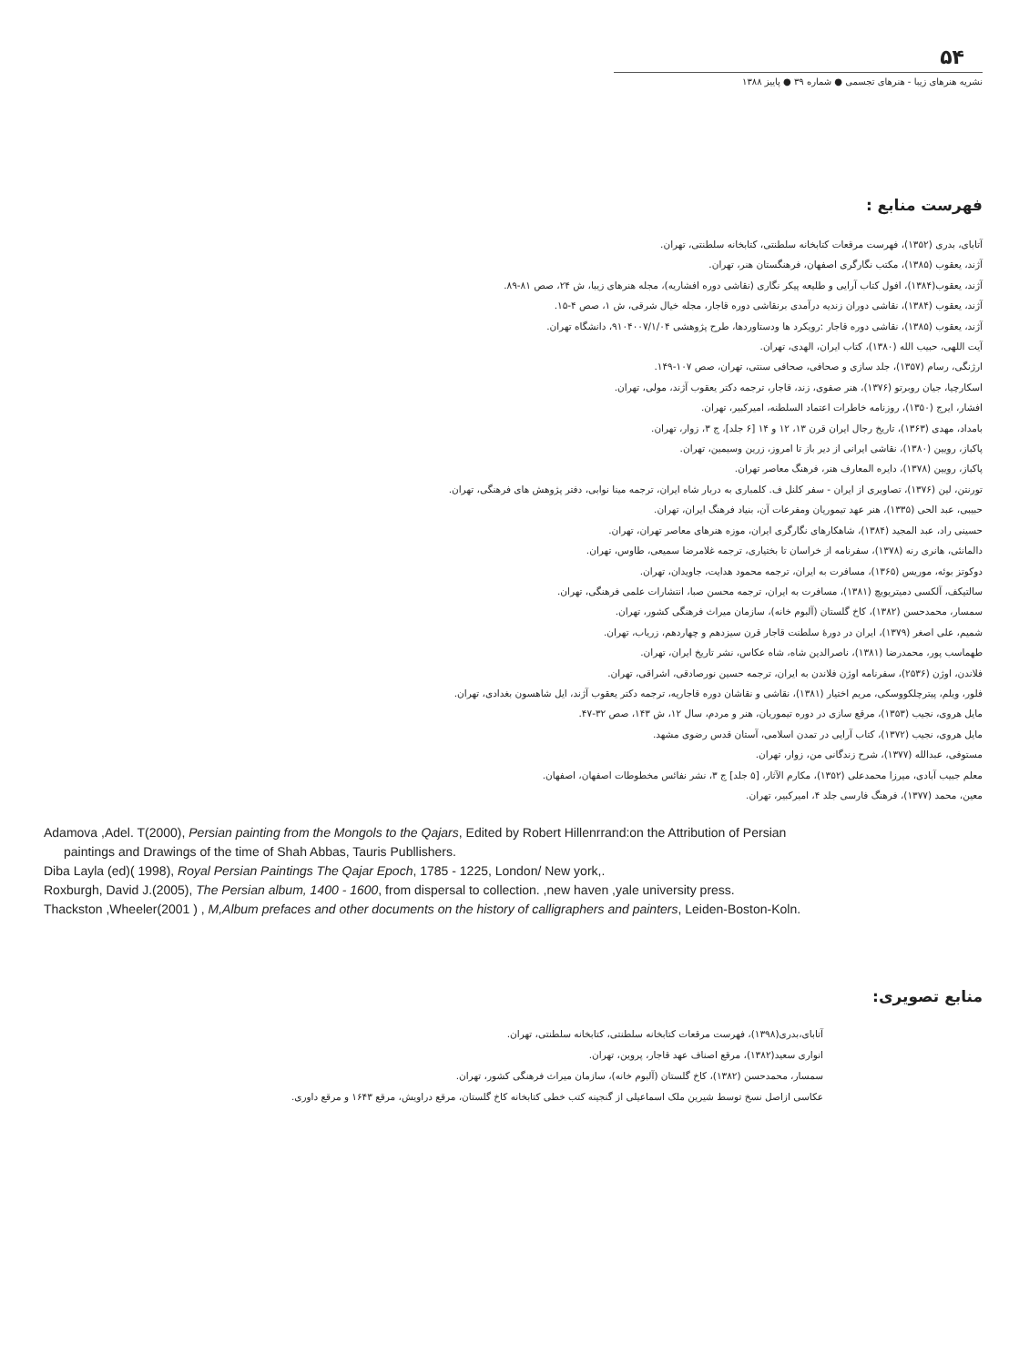۵۴
نشریه هنرهای زیبا - هنرهای تجسمی ● شماره ۳۹ ● پاییز ۱۳۸۸
فهرست منابع :
آتابای، بدری (۱۳۵۲)، فهرست مرقعات کتابخانه سلطنتی، کتابخانه سلطنتی، تهران.
آژند، یعقوب (۱۳۸۵)، مکتب نگارگری اصفهان، فرهنگستان هنر، تهران.
آژند، یعقوب(۱۳۸۴)، افول کتاب آرایی و طلیعه پیکر نگاری (نقاشی دوره افشاریه)، مجله هنرهای زیبا، ش ۲۴، صص ۸۱-۸۹.
آژند، یعقوب (۱۳۸۴)، نقاشی دوران زندیه درآمدی برنقاشی دوره قاجار، مجله خیال شرقی، ش ۱، صص ۴-۱۵.
آژند، یعقوب (۱۳۸۵)، نقاشی دوره قاجار :رویکرد ها ودستاوردها، طرح پژوهشی ۹۱۰۴۰۰۷/۱/۰۴، دانشگاه تهران.
آیت اللهی، حبیب الله (۱۳۸۰)، کتاب ایران، الهدی، تهران.
ارژنگی، رسام (۱۳۵۷)، جلد سازی و صحافی، صحافی سنتی، تهران، صص ۱۰۷-۱۴۹.
اسکارچیا، جیان روبرتو (۱۳۷۶)، هنر صفوی، زند، قاجار، ترجمه دکتر یعقوب آژند، مولی، تهران.
افشار، ایرج (۱۳۵۰)، روزنامه خاطرات اعتماد السلطنه، امیرکبیر، تهران.
بامداد، مهدی (۱۳۶۳)، تاریخ رجال ایران قرن ۱۳، ۱۲ و ۱۴ [۶ جلد]، ج ۳، زوار، تهران.
پاکباز، رویین (۱۳۸۰)، نقاشی ایرانی از دیر باز تا امروز، زرین وسیمین، تهران.
پاکباز، رویین (۱۳۷۸)، دایره المعارف هنر، فرهنگ معاصر تهران.
تورنتن، لین (۱۳۷۶)، تصاویری از ایران - سفر کلنل ف. کلمباری به دربار شاه ایران، ترجمه مینا نوابی، دفتر پژوهش های فرهنگی، تهران.
حبیبی، عبد الحی (۱۳۳۵)، هنر عهد تیموریان ومفرعات آن، بنیاد فرهنگ ایران، تهران.
حسینی راد، عبد المجید (۱۳۸۴)، شاهکارهای نگارگری ایران، موزه هنرهای معاصر تهران، تهران.
دالمانئی، هانری رنه (۱۳۷۸)، سفرنامه از خراسان تا بختیاری، ترجمه غلامرضا سمیعی، طاوس، تهران.
دوکوتز بوئه، موریس (۱۳۶۵)، مسافرت به ایران، ترجمه محمود هدایت، جاویدان، تهران.
سالتیکف، آلکسی دمیتریویچ (۱۳۸۱)، مسافرت به ایران، ترجمه محسن صبا، انتشارات علمی فرهنگی، تهران.
سمسار، محمدحسن (۱۳۸۲)، کاخ گلستان (آلبوم خانه)، سازمان میراث فرهنگی کشور، تهران.
شمیم، علی اصغر (۱۳۷۹)، ایران در دورهٔ سلطنت قاجار قرن سیزدهم و چهاردهم، زریاب، تهران.
طهماسب پور، محمدرضا (۱۳۸۱)، ناصرالدین شاه، شاه عکاس، نشر تاریخ ایران، تهران.
فلاندن، اوژن (۲۵۳۶)، سفرنامه اوژن فلاندن به ایران، ترجمه حسین نورصادقی، اشراقی، تهران.
فلور، ویلم، پیترچلکووسکی، مریم اختیار (۱۳۸۱)، نقاشی و نقاشان دوره قاجاریه، ترجمه دکتر یعقوب آژند، ایل شاهسون بغدادی، تهران.
مایل هروی، نجیب (۱۳۵۳)، مرقع سازی در دوره تیموریان، هنر و مردم، سال ۱۲، ش ۱۴۳، صص ۳۲-۴۷.
مایل هروی، نجیب (۱۳۷۲)، کتاب آرایی در تمدن اسلامی، آستان قدس رضوی مشهد.
مستوفی، عبدالله (۱۳۷۷)، شرح زندگانی من، زوار، تهران.
معلم جبیب آبادی، میرزا محمدعلی (۱۳۵۲)، مکارم الآثار، [۵ جلد] ج ۳، نشر نفائس مخطوطات اصفهان، اصفهان.
معین، محمد (۱۳۷۷)، فرهنگ فارسی جلد ۴، امیرکبیر، تهران.
Adamova ,Adel. T(2000), Persian painting from the Mongols to the Qajars, Edited by Robert Hillenrrand:on the Attribution of Persian paintings and Drawings of the time of Shah Abbas, Tauris Publlishers.
Diba Layla (ed)( 1998), Royal Persian Paintings The Qajar Epoch, 1785 - 1225, London/ New york,.
Roxburgh, David J.(2005), The Persian album, 1400 - 1600, from dispersal to collection. ,new haven ,yale university press.
Thackston ,Wheeler(2001 ) , M,Album prefaces and other documents on the history of calligraphers and painters, Leiden-Boston-Koln.
منابع تصویری:
آتابای،بدری(۱۳۹۸)، فهرست مرقعات کتابخانه سلطنتی، کتابخانه سلطنتی، تهران.
انواری سعید(۱۳۸۲)، مرقع اصناف عهد قاجار، پروین، تهران.
سمسار، محمدحسن (۱۳۸۲)، کاخ گلستان (آلبوم خانه)، سازمان میراث فرهنگی کشور، تهران.
عکاسی ازاصل نسخ توسط شیرین ملک اسماعیلی از گنجینه کتب خطی کتابخانه کاخ گلستان، مرقع دراویش، مرقع ۱۶۴۳ و مرقع داوری.